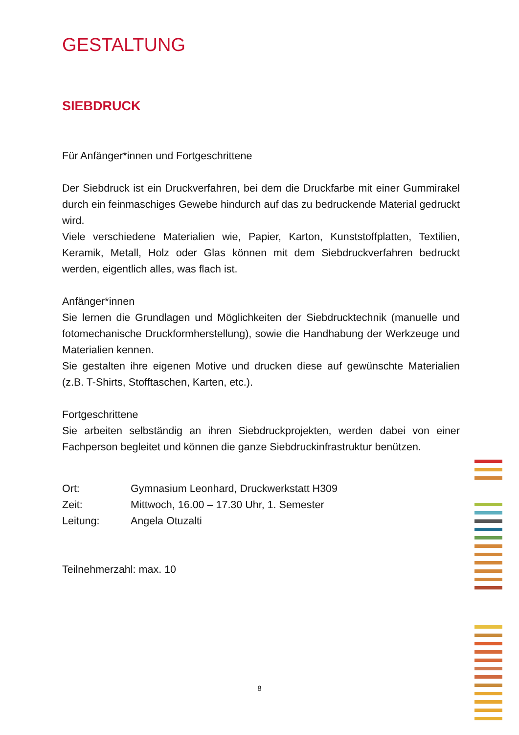GESTALTUNG
SIEBDRUCK
Für Anfänger*innen und Fortgeschrittene
Der Siebdruck ist ein Druckverfahren, bei dem die Druckfarbe mit einer Gummirakel durch ein feinmaschiges Gewebe hindurch auf das zu bedruckende Material gedruckt wird.
Viele verschiedene Materialien wie, Papier, Karton, Kunststoffplatten, Textilien, Keramik, Metall, Holz oder Glas können mit dem Siebdruckverfahren bedruckt werden, eigentlich alles, was flach ist.
Anfänger*innen
Sie lernen die Grundlagen und Möglichkeiten der Siebdrucktechnik (manuelle und fotomechanische Druckformherstellung), sowie die Handhabung der Werkzeuge und Materialien kennen.
Sie gestalten ihre eigenen Motive und drucken diese auf gewünschte Materialien (z.B. T-Shirts, Stofftaschen, Karten, etc.).
Fortgeschrittene
Sie arbeiten selbständig an ihren Siebdruckprojekten, werden dabei von einer Fachperson begleitet und können die ganze Siebdruckinfrastruktur benützen.
| Ort: | Gymnasium Leonhard, Druckwerkstatt H309 |
| Zeit: | Mittwoch, 16.00 – 17.30 Uhr, 1. Semester |
| Leitung: | Angela Otuzalti |
Teilnehmerzahl: max. 10
8